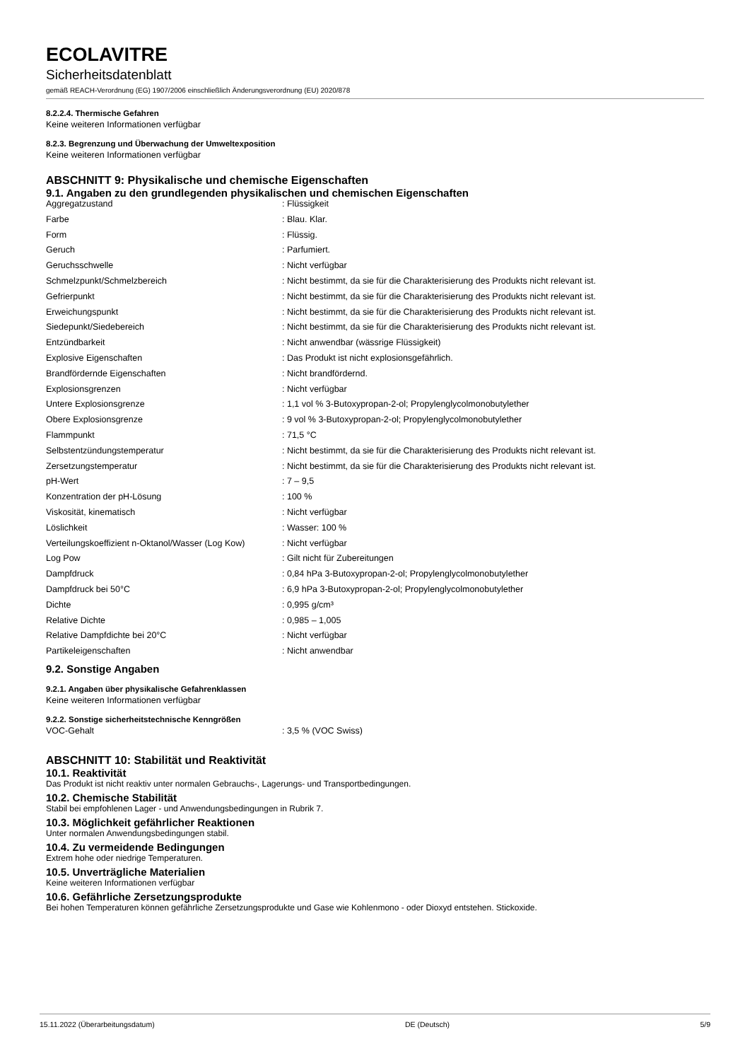ECOLAVITRE
Sicherheitsdatenblatt
gemäß REACH-Verordnung (EG) 1907/2006 einschließlich Änderungsverordnung (EU) 2020/878
8.2.2.4. Thermische Gefahren
Keine weiteren Informationen verfügbar
8.2.3. Begrenzung und Überwachung der Umweltexposition
Keine weiteren Informationen verfügbar
ABSCHNITT 9: Physikalische und chemische Eigenschaften
9.1. Angaben zu den grundlegenden physikalischen und chemischen Eigenschaften
| Aggregatzustand | : Flüssigkeit |
| Farbe | : Blau. Klar. |
| Form | : Flüssig. |
| Geruch | : Parfumiert. |
| Geruchsschwelle | : Nicht verfügbar |
| Schmelzpunkt/Schmelzbereich | : Nicht bestimmt, da sie für die Charakterisierung des Produkts nicht relevant ist. |
| Gefrierpunkt | : Nicht bestimmt, da sie für die Charakterisierung des Produkts nicht relevant ist. |
| Erweichungspunkt | : Nicht bestimmt, da sie für die Charakterisierung des Produkts nicht relevant ist. |
| Siedepunkt/Siedebereich | : Nicht bestimmt, da sie für die Charakterisierung des Produkts nicht relevant ist. |
| Entzündbarkeit | : Nicht anwendbar (wässrige Flüssigkeit) |
| Explosive Eigenschaften | : Das Produkt ist nicht explosionsgefährlich. |
| Brandfördernde Eigenschaften | : Nicht brandfördernd. |
| Explosionsgrenzen | : Nicht verfügbar |
| Untere Explosionsgrenze | : 1,1 vol % 3-Butoxypropan-2-ol; Propylenglycolmonobutylether |
| Obere Explosionsgrenze | : 9 vol % 3-Butoxypropan-2-ol; Propylenglycolmonobutylether |
| Flammpunkt | : 71,5 °C |
| Selbstentzündungstemperatur | : Nicht bestimmt, da sie für die Charakterisierung des Produkts nicht relevant ist. |
| Zersetzungstemperatur | : Nicht bestimmt, da sie für die Charakterisierung des Produkts nicht relevant ist. |
| pH-Wert | : 7 – 9,5 |
| Konzentration der pH-Lösung | : 100 % |
| Viskosität, kinematisch | : Nicht verfügbar |
| Löslichkeit | : Wasser: 100 % |
| Verteilungskoeffizient n-Oktanol/Wasser (Log Kow) | : Nicht verfügbar |
| Log Pow | : Gilt nicht für Zubereitungen |
| Dampfdruck | : 0,84 hPa 3-Butoxypropan-2-ol; Propylenglycolmonobutylether |
| Dampfdruck bei 50°C | : 6,9 hPa 3-Butoxypropan-2-ol; Propylenglycolmonobutylether |
| Dichte | : 0,995 g/cm³ |
| Relative Dichte | : 0,985 – 1,005 |
| Relative Dampfdichte bei 20°C | : Nicht verfügbar |
| Partikeleigenschaften | : Nicht anwendbar |
9.2. Sonstige Angaben
9.2.1. Angaben über physikalische Gefahrenklassen
Keine weiteren Informationen verfügbar
9.2.2. Sonstige sicherheitstechnische Kenngrößen
| VOC-Gehalt | : 3,5 % (VOC Swiss) |
ABSCHNITT 10: Stabilität und Reaktivität
10.1. Reaktivität
Das Produkt ist nicht reaktiv unter normalen Gebrauchs-, Lagerungs- und Transportbedingungen.
10.2. Chemische Stabilität
Stabil bei empfohlenen Lager - und Anwendungsbedingungen in Rubrik 7.
10.3. Möglichkeit gefährlicher Reaktionen
Unter normalen Anwendungsbedingungen stabil.
10.4. Zu vermeidende Bedingungen
Extrem hohe oder niedrige Temperaturen.
10.5. Unverträgliche Materialien
Keine weiteren Informationen verfügbar
10.6. Gefährliche Zersetzungsprodukte
Bei hohen Temperaturen können gefährliche Zersetzungsprodukte und Gase wie Kohlenmono - oder Dioxyd entstehen. Stickoxide.
15.11.2022 (Überarbeitungsdatum) DE (Deutsch) 5/9